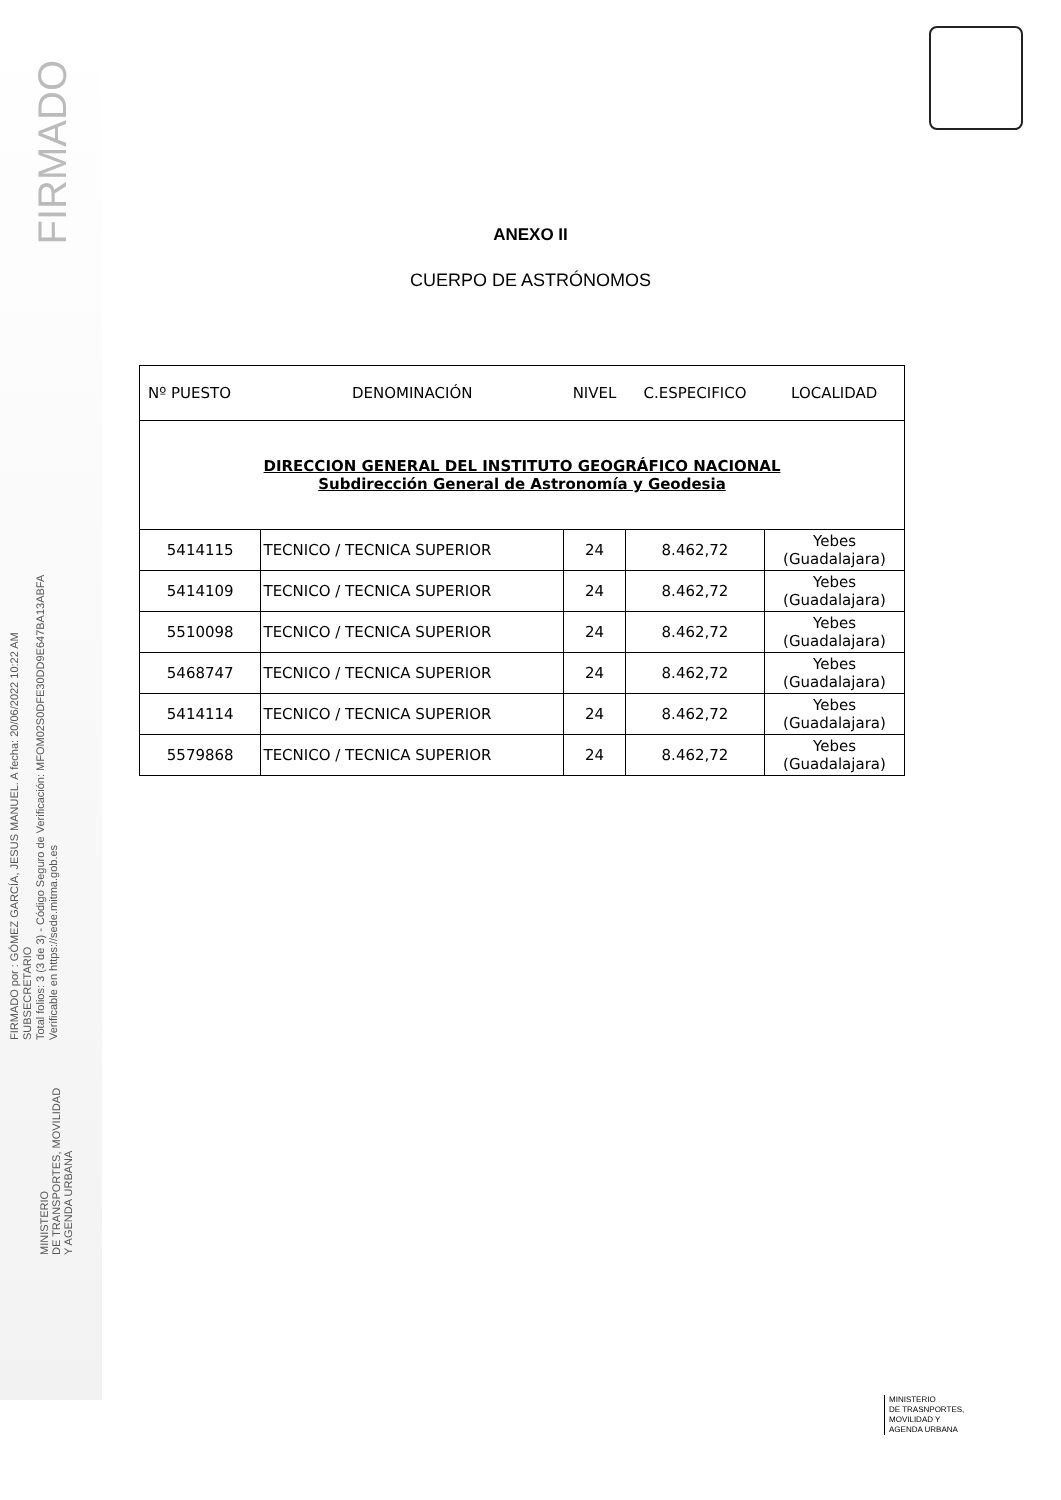FIRMADO
FIRMADO por : GÓMEZ GARCÍA, JESUS MANUEL. A fecha: 20/06/2022 10:22 AM
SUBSECRETARIO
Total folios: 3 (3 de 3) - Código Seguro de Verificación: MFOM02S0DFE30DD9E647BA13ABFA
Verificable en https://sede.mitma.gob.es
MINISTERIO
DE TRANSPORTES, MOVILIDAD
Y AGENDA URBANA
ANEXO II
CUERPO DE ASTRÓNOMOS
| Nº PUESTO | DENOMINACIÓN | NIVEL | C.ESPECIFICO | LOCALIDAD |
| --- | --- | --- | --- | --- |
| DIRECCION GENERAL DEL INSTITUTO GEOGRÁFICO NACIONAL Subdirección General de Astronomía y Geodesia | | | | |
| 5414115 | TECNICO / TECNICA SUPERIOR | 24 | 8.462,72 | Yebes (Guadalajara) |
| 5414109 | TECNICO / TECNICA SUPERIOR | 24 | 8.462,72 | Yebes (Guadalajara) |
| 5510098 | TECNICO / TECNICA SUPERIOR | 24 | 8.462,72 | Yebes (Guadalajara) |
| 5468747 | TECNICO / TECNICA SUPERIOR | 24 | 8.462,72 | Yebes (Guadalajara) |
| 5414114 | TECNICO / TECNICA SUPERIOR | 24 | 8.462,72 | Yebes (Guadalajara) |
| 5579868 | TECNICO / TECNICA SUPERIOR | 24 | 8.462,72 | Yebes (Guadalajara) |
MINISTERIO
DE TRASNPORTES,
MOVILIDAD Y
AGENDA URBANA